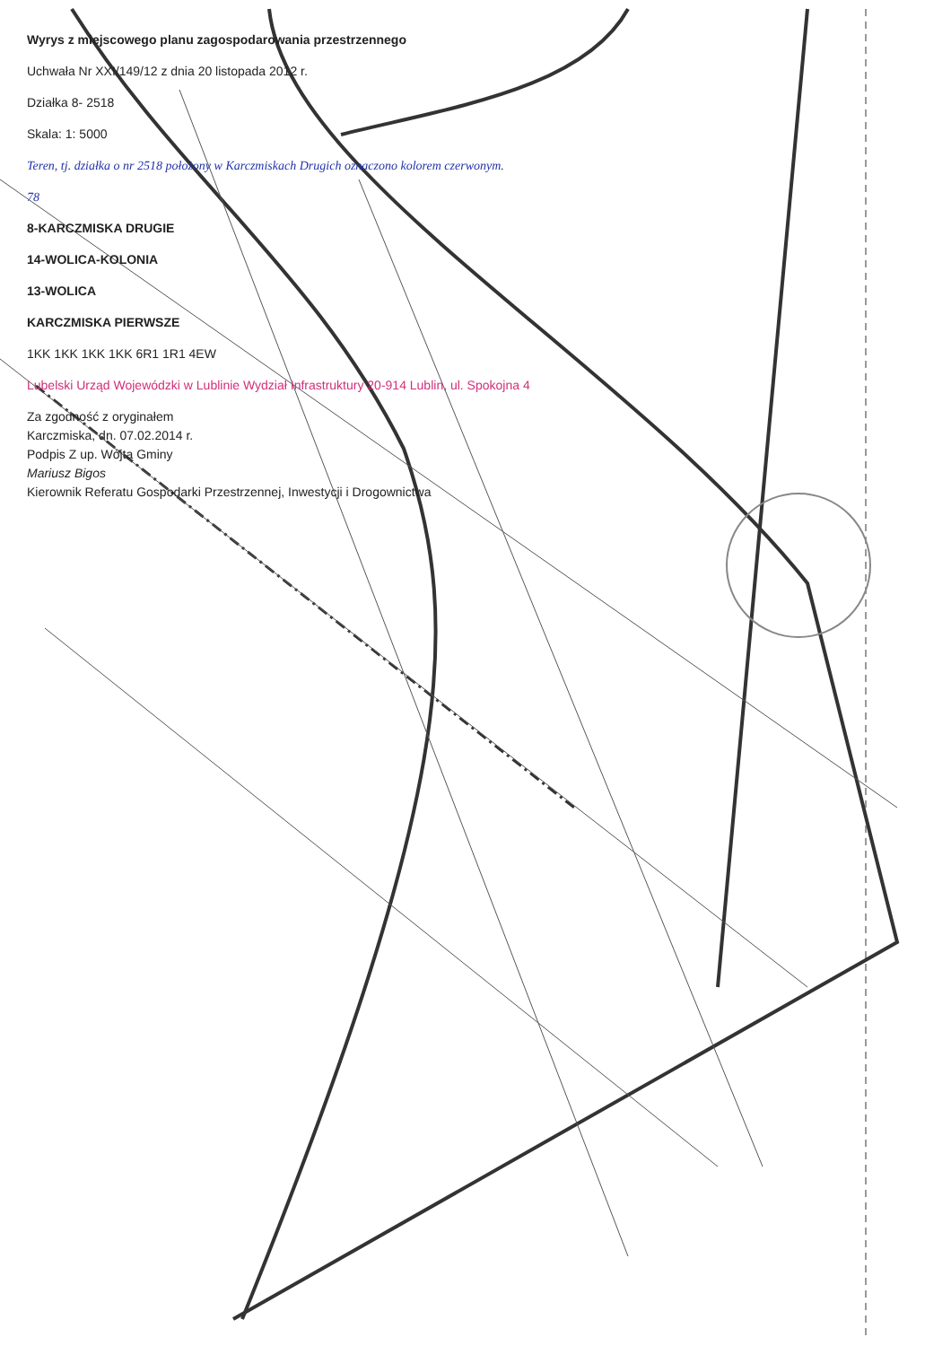Wyrys z miejscowego planu zagospodarowania przestrzennego
Uchwała Nr XXI/149/12 z dnia 20 listopada 2012 r.
Działka 8- 2518
Skala: 1: 5000
Teren, tj. działka o nr 2518 położony w Karczmiskach Drugich oznaczono kolorem czerwonym.
78
8-KARCZMISKA DRUGIE
14-WOLICA-KOLONIA
13-WOLICA
KARCZMISKA PIERWSZE
1KK 1KK 1KK 1KK 6R1 1R1 4EW
Lubelski Urząd Wojewódzki w Lublinie Wydział Infrastruktury 20-914 Lublin, ul. Spokojna 4
Za zgodność z oryginałem
Karczmiska, dn. 07.02.2014 r.
Podpis Z up. Wójta Gminy
Mariusz Bigos
Kierownik Referatu Gospodarki Przestrzennej, Inwestycji i Drogownictwa